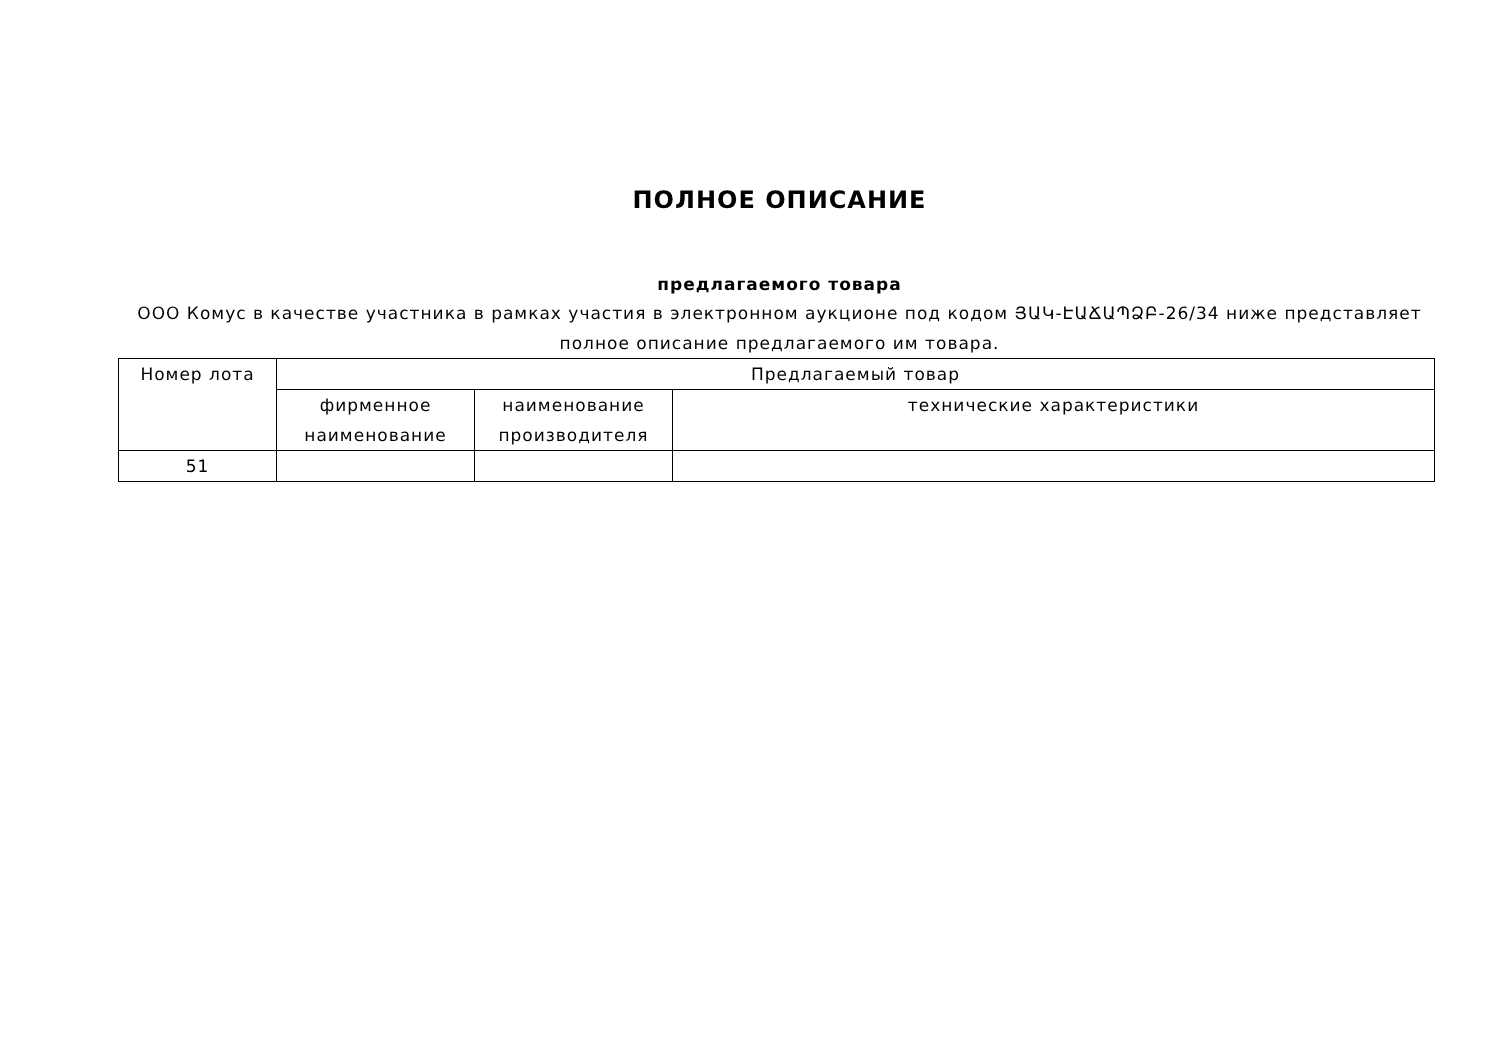ПОЛНОЕ ОПИСАНИЕ
предлагаемого товара
ООО Комус в качестве участника в рамках участия в электронном аукционе под кодом ՅԱԿ-ԷԱՃԱՊՁԲ-26/34 ниже представляет полное описание предлагаемого им товара.
| Номер лота | Предлагаемый товар | | |
| --- | --- | --- | --- |
| | фирменное наименование | наименование производителя | технические характеристики |
| 51 | | | |